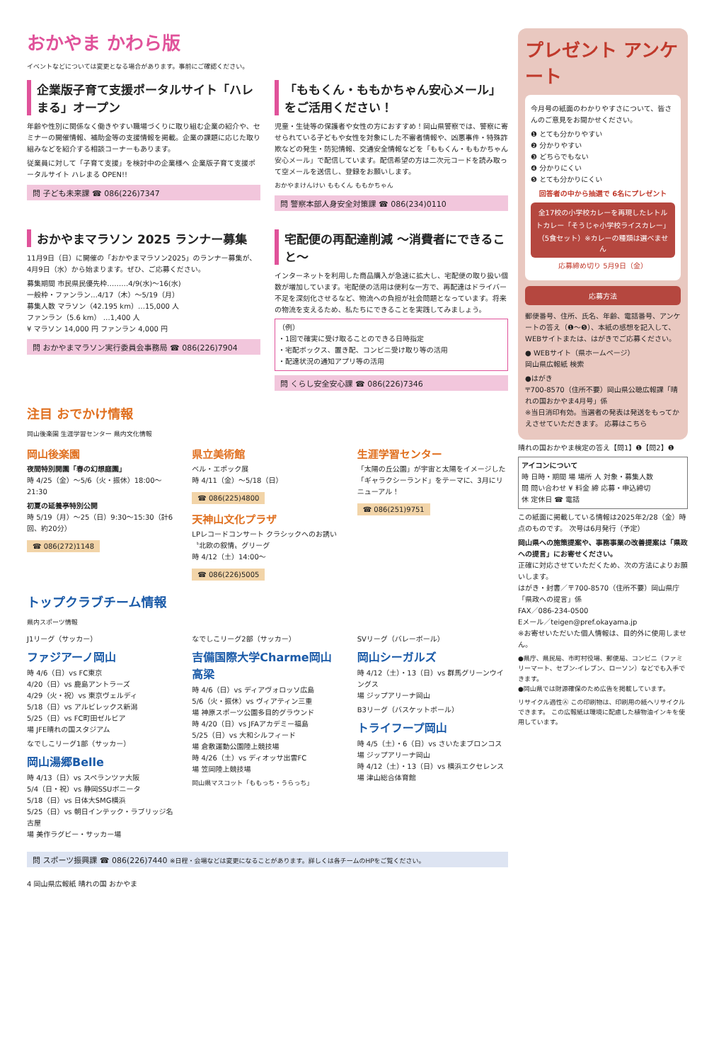おかやま かわら版
イベントなどについては変更となる場合があります。事前にご確認ください。
企業版子育て支援ポータルサイト「ハレまる」オープン
年齢や性別に関係なく働きやすい職場づくりに取り組む企業の紹介や、セミナーの開催情報、補助金等の支援情報を掲載。企業の課題に応じた取り組みなどを紹介する相談コーナーもあります。
従業員に対して「子育て支援」を検討中の企業様へ 企業版子育て支援ポータルサイト ハレまる OPEN!!
問 子ども未来課 ☎ 086(226)7347
「ももくん・ももかちゃん安心メール」をご活用ください！
児童・生徒等の保護者や女性の方におすすめ！岡山県警察では、警察に寄せられている子どもや女性を対象にした不審者情報や、凶悪事件・特殊詐欺などの発生・防犯情報、交通安全情報などを「ももくん・ももかちゃん安心メール」で配信しています。配信希望の方は二次元コードを読み取って空メールを送信し、登録をお願いします。
おかやまけんけい ももくん ももかちゃん
問 警察本部人身安全対策課 ☎ 086(234)0110
おかやまマラソン 2025 ランナー募集
11月9日（日）に開催の「おかやまマラソン2025」のランナー募集が、4月9日（水）から始まります。ぜひ、ご応募ください。
募集期間 市民県民優先枠………4/9(水)～16(水)
一般枠・ファンラン…4/17（木）～5/19（月）
募集人数 マラソン（42.195 km）…15,000 人
ファンラン（5.6 km） …1,400 人
¥ マラソン 14,000 円 ファンラン 4,000 円
問 おかやまマラソン実行委員会事務局 ☎ 086(226)7904
宅配便の再配達削減 ～消費者にできること～
インターネットを利用した商品購入が急速に拡大し、宅配便の取り扱い個数が増加しています。宅配便の活用は便利な一方で、再配達はドライバー不足を深刻化させるなど、物流への負担が社会問題となっています。将来の物流を支えるため、私たちにできることを実践してみましょう。
（例）
・1回で確実に受け取ることのできる日時指定
・宅配ボックス、置き配、コンビニ受け取り等の活用
・配達状況の通知アプリ等の活用
問 くらし安全安心課 ☎ 086(226)7346
注目 おでかけ情報
岡山後楽園 生涯学習センター 県内文化情報
岡山後楽園
夜間特別開園「春の幻想庭園」
時 4/25（金）～5/6（火・振休）18:00～21:30
初夏の延養亭特別公開
時 5/19（月）～25（日）9:30～15:30（計6回、約20分）
☎ 086(272)1148
県立美術館
ベル・エポック展
時 4/11（金）～5/18（日）
☎ 086(225)4800
天神山文化プラザ
LPレコードコンサート クラシックへのお誘い 〝北欧の叙情〟グリーグ
時 4/12（土）14:00～
☎ 086(226)5005
生涯学習センター
「太陽の丘公園」が宇宙と太陽をイメージした「ギャラクシーランド」をテーマに、3月にリニューアル！
☎ 086(251)9751
トップクラブチーム情報
県内スポーツ情報
J1リーグ（サッカー）
ファジアーノ岡山
時 4/6（日）vs FC東京
4/20（日）vs 鹿島アントラーズ
4/29（火・祝）vs 東京ヴェルディ
5/18（日）vs アルビレックス新潟
5/25（日）vs FC町田ゼルビア
場 JFE晴れの国スタジアム
なでしこリーグ1部（サッカー）
岡山湯郷Belle
時 4/13（日）vs スペランツァ大阪
5/4（日・祝）vs 静岡SSUボニータ
5/18（日）vs 日体大SMG横浜
5/25（日）vs 朝日インテック・ラブリッジ名古屋
場 美作ラグビー・サッカー場
なでしこリーグ2部（サッカー）
吉備国際大学Charme岡山高梁
時 4/6（日）vs ディアヴォロッソ広島
5/6（火・振休）vs ヴィアティン三重
場 神原スポーツ公園多目的グラウンド
時 4/20（日）vs JFAアカデミー福島
5/25（日）vs 大和シルフィード
場 倉敷運動公園陸上競技場
時 4/26（土）vs ディオッサ出雲FC
場 笠岡陸上競技場
岡山県マスコット「ももっち・うらっち」
SVリーグ（バレーボール）
岡山シーガルズ
時 4/12（土）・13（日）vs 群馬グリーンウイングス
場 ジップアリーナ岡山
B3リーグ（バスケットボール）
トライフープ岡山
時 4/5（土）・6（日）vs さいたまブロンコス
場 ジップアリーナ岡山
時 4/12（土）・13（日）vs 横浜エクセレンス
場 津山総合体育館
問 スポーツ振興課 ☎ 086(226)7440 ※日程・会場などは変更になることがあります。詳しくは各チームのHPをご覧ください。
プレゼント アンケート
今月号の紙面のわかりやすさについて、皆さんのご意見をお聞かせください。
❶ とても分かりやすい
❷ 分かりやすい
❸ どちらでもない
❹ 分かりにくい
❺ とても分かりにくい
回答者の中から抽選で 6名にプレゼント
全17校の小学校カレーを再現したレトルトカレー「そうじゃ小学校ライスカレー」（5食セット）※カレーの種類は選べません
応募締め切り 5月9日（金）
応募方法
郵便番号、住所、氏名、年齢、電話番号、アンケートの答え（❶～❺）、本紙の感想を記入して、WEBサイトまたは、はがきでご応募ください。
● WEBサイト（県ホームページ）
岡山県広報紙 検索
●はがき
〒700-8570（住所不要）岡山県公聴広報課「晴れの国おかやま4月号」係
※当日消印有効。当選者の発表は発送をもってかえさせていただきます。 応募はこちら
晴れの国おかやま検定の答え【問1】❶【問2】❶
アイコンについて
時 日時・期間 場 場所 人 対象・募集人数
問 問い合わせ ¥ 料金 締 応募・申込締切
休 定休日 ☎ 電話
この紙面に掲載している情報は2025年2/28（金）時点のものです。 次号は6月発行（予定）
岡山県への施策提案や、事務事業の改善提案は「県政への提言」にお寄せください。
正確に対応させていただくため、次の方法によりお願いします。
はがき・封書／〒700-8570（住所不要）岡山県庁「県政への提言」係
FAX／086-234-0500
Eメール／teigen@pref.okayama.jp
※お寄せいただいた個人情報は、目的外に使用しません。
●県庁、県民局、市町村役場、郵便局、コンビニ（ファミリーマート、セブン-イレブン、ローソン）などでも入手できます。
●岡山県では財源確保のため広告を掲載しています。
リサイクル適性Ⓐ この印刷物は、印刷用の紙へリサイクルできます。 この広報紙は環境に配慮した植物油インキを使用しています。
4 岡山県広報紙 晴れの国 おかやま